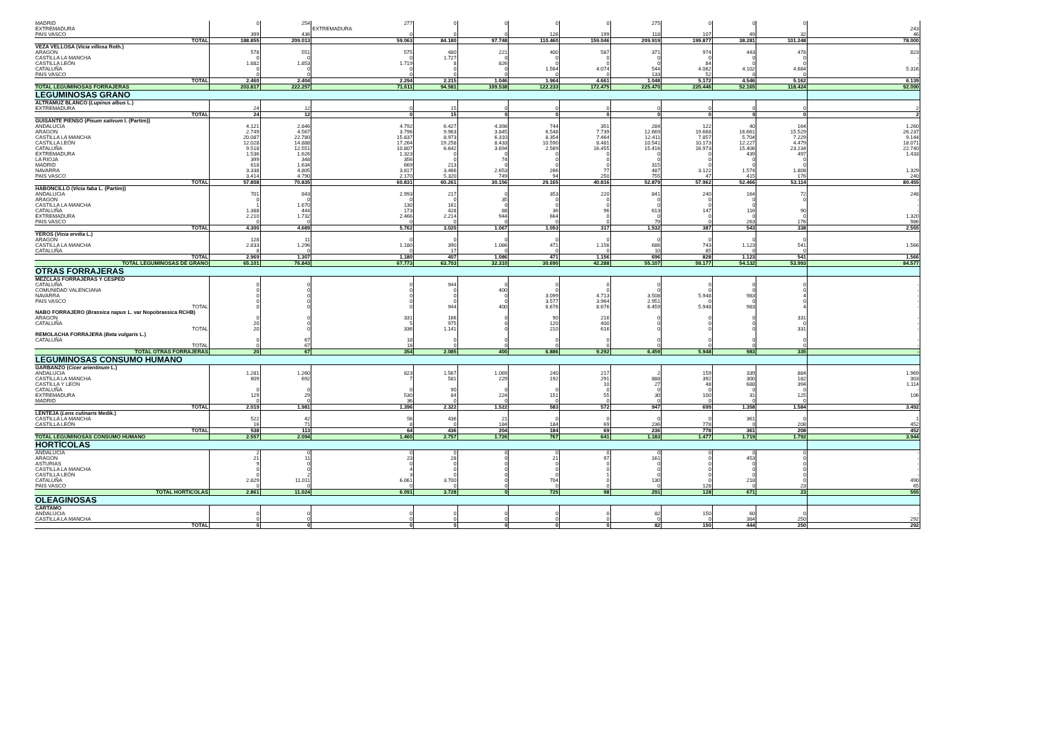| MADRID | 0 | 254 | 277 | 0 | 0 | 0 | 0 | 275 | 0 | 0 | 0 | |
| EXTREMADURA | | | EXTREMADURA | | | | | | | | | 243 |
| PAIS VASCO | 399 | 436 | 0 | 0 | 0 | 126 | 199 | 118 | 107 | 49 | 32 | 46 |
| TOTAL | 188.855 | 209.013 | 59.063 | 84.180 | 97.748 | 110.460 | 159.046 | 209.919 | 199.877 | 38.281 | 101.248 | 78.000 |
| VEZA VELLOSA ( Vicia villosa Roth.) | | | | | | | | | | | | |
| ARAGON | 578 | 551 | 575 | 480 | 221 | 400 | 587 | 371 | 974 | 443 | 478 | 823 |
| CASTILLA LA MANCHA | 0 | 0 | 0 | 1.727 | 0 | 0 | 0 | 0 | 0 | 0 | 0 | - |
| CASTILLA LEÓN | 1.882 | 1.853 | 1.719 | 8 | 826 | 0 | 0 | 0 | 84 | 0 | 0 | - |
| CATALUÑA | 0 | 0 | 0 | 0 | 0 | 1.564 | 4.074 | 544 | 4.062 | 4.102 | 4.684 | 5.316 |
| PAIS VASCO | 0 | 0 | 0 | 0 | 0 | 0 | 0 | 133 | 52 | 0 | 0 | - |
| TOTAL | 2.460 | 2.404 | 2.294 | 2.215 | 1.046 | 1.964 | 4.661 | 1.048 | 5.172 | 4.546 | 5.162 | 6.139 |
| TOTAL LEGUMINOSAS FORRAJERAS | 203.817 | 222.257 | 71.611 | 94.581 | 109.538 | 122.233 | 172.475 | 225.470 | 220.446 | 52.165 | 118.424 | 92.090 |
| LEGUMINOSAS GRANO | | | | | | | | | | | | |
| ALTRAMUZ BLANCO ( Lupinus albus L.) | | | | | | | | | | | | |
| EXTREMADURA | 24 | 12 | 0 | 15 | 0 | 0 | 0 | 0 | 0 | 0 | 0 | 2 |
| TOTAL | 24 | 12 | 0 | 15 | 0 | 0 | 0 | 0 | 0 | 0 | 0 | 2 |
| GUISANTE PIENSO ( Pisum sativum I. (Partim)) | | | | | | | | | | | | |
| ANDALUCIA | 4.121 | 2.846 | 4.792 | 6.427 | 4.398 | 744 | 351 | 284 | 122 | 40 | 164 | 1.260 |
| ARAGON | 2.749 | 4.567 | 3.796 | 9.963 | 3.845 | 6.548 | 7.739 | 12.669 | 19.668 | 16.661 | 15.529 | 26.237 |
| CASTILLA LA MANCHA | 20.087 | 22.780 | 15.837 | 8.973 | 6.310 | 8.354 | 7.464 | 12.411 | 7.857 | 5.704 | 7.229 | 9.144 |
| CASTILLA LEÓN | 12.028 | 14.888 | 17.264 | 19.258 | 8.433 | 10.590 | 8.481 | 10.541 | 10.173 | 12.227 | 4.479 | 18.071 |
| CATALUÑA | 9.518 | 12.551 | 10.807 | 6.642 | 3.694 | 2.569 | 16.455 | 15.416 | 16.973 | 15.406 | 23.234 | 22.740 |
| EXTREMADURA | 1.536 | 1.626 | 1.323 | 0 | 0 | 0 | 0 | 0 | 0 | 439 | 497 | 1.433 |
| LA RIOJA | 399 | 348 | 356 | 0 | 74 | 0 | 0 | 0 | 0 | 0 | 0 | |
| MADRID | 618 | 1.634 | 669 | 213 | 0 | 0 | 0 | 315 | 0 | 0 | 0 | |
| NAVARRA | 3.338 | 4.805 | 3.817 | 3.466 | 2.653 | 266 | 77 | 487 | 3.122 | 1.574 | 1.808 | 1.329 |
| PAIS VASCO | 3.414 | 4.790 | 2.170 | 5.320 | 749 | 94 | 250 | 755 | 47 | 415 | 176 | 240 |
| TOTAL | 57.808 | 70.835 | 60.831 | 60.261 | 30.156 | 29.165 | 40.816 | 52.879 | 57.962 | 52.466 | 53.114 | 80.455 |
| HABONCILLO ( Vicia faba L. (Partim)) | | | | | | | | | | | | |
| ANDALUCIA | 701 | 843 | 2.993 | 217 | 0 | 353 | 220 | 841 | 240 | 164 | 72 | 248 |
| ARAGON | 0 | 0 | 0 | 0 | 35 | 0 | 0 | 0 | 0 | 0 | 0 | - |
| CASTILLA LA MANCHA | 1 | 1.670 | 130 | 161 | 0 | 0 | 0 | 0 | 0 | 0 | | - |
| CATALUÑA | 1.388 | 444 | 173 | 428 | 88 | 36 | 96 | 613 | 147 | 116 | 90 | - |
| EXTREMADURA | 2.210 | 1.732 | 2.466 | 2.214 | 944 | 664 | 0 | 0 | 0 | 0 | 0 | 1.320 |
| PAIS VASCO | 0 | 0 | 0 | 0 | 0 | 0 | 0 | 79 | 0 | 263 | 176 | 986 |
| TOTAL | 4.300 | 4.689 | 5.762 | 3.020 | 1.067 | 1.053 | 317 | 1.532 | 387 | 543 | 338 | 2.555 |
| YEROS ( Vicia ervilia L.) | | | | | | | | | | | | |
| ARAGON | 128 | 11 | 0 | 0 | 0 | 0 | 0 | 0 | 0 | 0 | 0 | |
| CASTILLA LA MANCHA | 2.833 | 1.296 | 1.180 | 390 | 1.086 | 471 | 1.156 | 686 | 743 | 1.123 | 541 | 1.566 |
| CATALUÑA | 8 | 0 | 0 | 17 | 0 | 0 | 0 | 10 | 85 | 0 | 0 | |
| TOTAL | 2.969 | 1.307 | 1.180 | 407 | 1.086 | 471 | 1.156 | 696 | 828 | 1.123 | 541 | 1.566 |
| TOTAL LEGUMINOSAS DE GRANO | 65.101 | 76.843 | 67.773 | 63.703 | 32.310 | 30.690 | 42.288 | 55.107 | 59.177 | 54.132 | 53.993 | 84.577 |
| OTRAS FORRAJERAS | | | | | | | | | | | | |
| MEZCLAS FORRAJERAS Y CESPED | | | | | | | | | | | | |
| CATALUÑA | 0 | 0 | 0 | 944 | 0 | 0 | 0 | 0 | 0 | 0 | 0 | - |
| COMUNIDAD VALENCIANA | 0 | 0 | 0 | 0 | 400 | 0 | 0 | 0 | 0 | 0 | 0 | - |
| NAVARRA | 0 | 0 | 0 | 0 | 0 | 3.099 | 4.713 | 3.508 | 5.948 | 983 | 4 | - |
| PAIS VASCO | 0 | 0 | 0 | 0 | 0 | 3.577 | 3.964 | 2.951 | 0 | 0 | 0 | - |
| TOTAL | 0 | 0 | 0 | 944 | 400 | 6.676 | 8.676 | 6.459 | 5.948 | 983 | 4 | - |
| NABO FORRAJERO ( Brassica napus L. var Nopobrassica RCHB) | | | | | | | | | | | | |
| ARAGON | 0 | 0 | 331 | 166 | 0 | 90 | 216 | 0 | 0 | 0 | 331 | - |
| CATALUÑA | 20 | 0 | 5 | 975 | 0 | 120 | 400 | 0 | 0 | 0 | 0 | - |
| TOTAL | 20 | 0 | 336 | 1.141 | 0 | 210 | 616 | 0 | 0 | 0 | 331 | - |
| REMOLACHA FORRAJERA ( Beta vulgaris L.) | | | | | | | | | | | | |
| CATALUÑA | 0 | 67 | 18 | 0 | 0 | 0 | 0 | 0 | 0 | 0 | 0 | - |
| TOTAL | 0 | 67 | 18 | 0 | 0 | 0 | 0 | 0 | 0 | 0 | 0 | - |
| TOTAL OTRAS FORRAJERAS | 20 | 67 | 354 | 2.085 | 400 | 6.886 | 9.292 | 6.459 | 5.948 | 983 | 335 | - |
| LEGUMINOSAS CONSUMO HUMANO | | | | | | | | | | | | |
| GARBANZO ( Cicer arientinum L.) | | | | | | | | | | | | |
| ANDALUCIA | 1.281 | 1.260 | 823 | 1.567 | 1.069 | 240 | 217 | 2 | 159 | 339 | 884 | 1.969 |
| CASTILLA LA MANCHA | 609 | 692 | 7 | 581 | 229 | 192 | 291 | 888 | 392 | 300 | 182 | 303 |
| CASTILLA Y LEON | | | | | | | 10 | 27 | 48 | 688 | 394 | 1.114 |
| CATALUÑA | 0 | 0 | 0 | 90 | 0 | 0 | 0 | 0 | 0 | 0 | 0 | - |
| EXTREMADURA | 129 | 29 | 530 | 84 | 224 | 151 | 55 | 30 | 100 | 31 | 125 | 106 |
| MADRID | 0 | 0 | 36 | 0 | 0 | 0 | 0 | 0 | 0 | 0 | 0 | - |
| TOTAL | 2.019 | 1.981 | 1.396 | 2.322 | 1.522 | 583 | 572 | 947 | 699 | 1.358 | 1.584 | 3.492 |
| LENTEJA ( Lens culinaris Medik.) | | | | | | | | | | | | |
| CASTILLA LA MANCHA | 522 | 42 | 56 | 436 | 21 | 0 | 0 | 0 | 0 | 361 | 0 | 1 |
| CASTILLA LEÓN | 16 | 71 | 8 | 0 | 184 | 184 | 69 | 236 | 778 | 0 | 208 | 452 |
| TOTAL | 538 | 113 | 64 | 436 | 204 | 184 | 69 | 236 | 778 | 361 | 208 | 452 |
| TOTAL LEGUMINOSAS CONSUMO HUMANO | 2.557 | 2.094 | 1.460 | 2.757 | 1.726 | 767 | 641 | 1.183 | 1.477 | 1.719 | 1.792 | 3.944 |
| HORTÍCOLAS | | | | | | | | | | | | |
| ANDALUCIA | 2 | 0 | 0 | 0 | 0 | 0 | 0 | 0 | 0 | 0 | 0 | - |
| ARAGON | 21 | 11 | 23 | 28 | 0 | 21 | 97 | 161 | 0 | 453 | 0 | - |
| ASTURIAS | 9 | 0 | 0 | 0 | 0 | 0 | 0 | 0 | 0 | 0 | 0 | - |
| CASTILLA LA MANCHA | 0 | 0 | 4 | 0 | 0 | 0 | 0 | 0 | 0 | 0 | 0 | - |
| CASTILLA LEÓN | 0 | 2 | 3 | 0 | 0 | 0 | 1 | 0 | 0 | 0 | 0 | - |
| CATALUÑA | 2.829 | 11.011 | 6.061 | 3.700 | 0 | 704 | 0 | 130 | 0 | 218 | 0 | 490 |
| PAIS VASCO | 0 | 0 | 0 | 0 | 0 | 0 | 0 | 0 | 128 | 0 | 23 | 65 |
| TOTAL HORTICOLAS | 2.861 | 11.024 | 6.091 | 3.728 | 0 | 725 | 98 | 291 | 128 | 671 | 23 | 555 |
| OLEAGINOSAS | | | | | | | | | | | | |
| CARTAMO | | | | | | | | | | | | |
| ANDALUCIA | 0 | 0 | 0 | 0 | 0 | 0 | 0 | 82 | 150 | 60 | 0 | - |
| CASTILLA LA MANCHA | 0 | 0 | 0 | 0 | 0 | 0 | 0 | 0 | 0 | 384 | 250 | 292 |
| TOTAL | 0 | 0 | 0 | 0 | 0 | 0 | 0 | 82 | 150 | 444 | 250 | 292 |